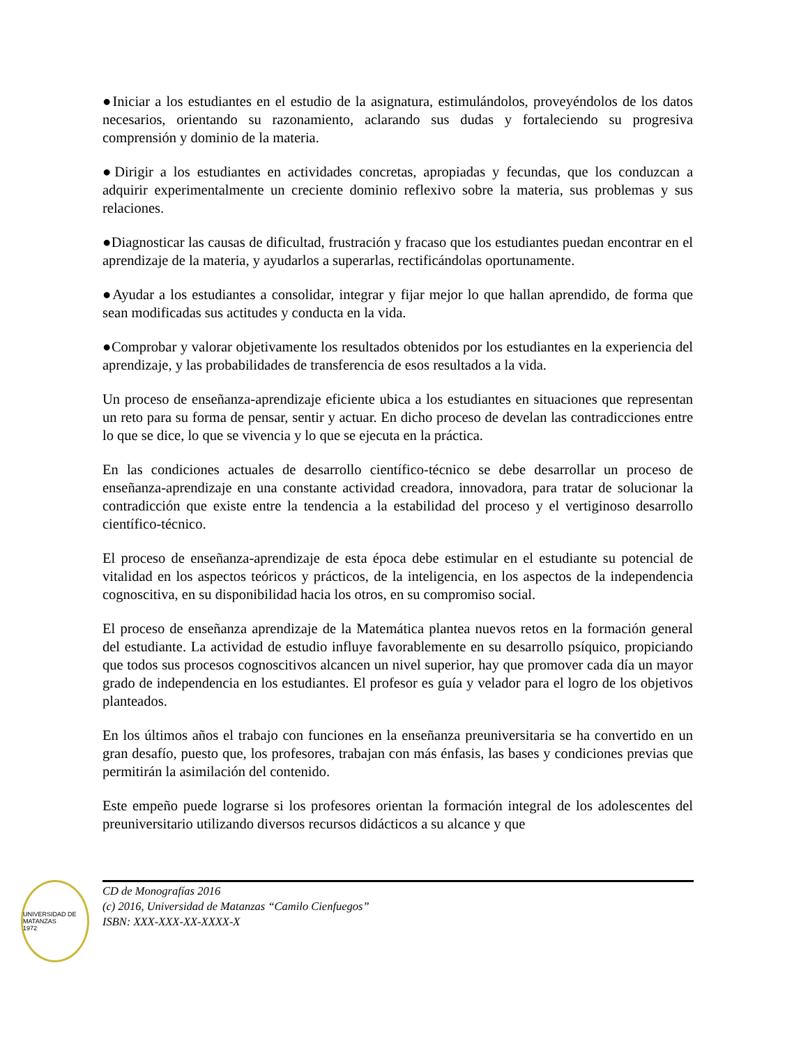●Iniciar a los estudiantes en el estudio de la asignatura, estimulándolos, proveyéndolos de los datos necesarios, orientando su razonamiento, aclarando sus dudas y fortaleciendo su progresiva comprensión y dominio de la materia.
●Dirigir a los estudiantes en actividades concretas, apropiadas y fecundas, que los conduzcan a adquirir experimentalmente un creciente dominio reflexivo sobre la materia, sus problemas y sus relaciones.
●Diagnosticar las causas de dificultad, frustración y fracaso que los estudiantes puedan encontrar en el aprendizaje de la materia, y ayudarlos a superarlas, rectificándolas oportunamente.
●Ayudar a los estudiantes a consolidar, integrar y fijar mejor lo que hallan aprendido, de forma que sean modificadas sus actitudes y conducta en la vida.
●Comprobar y valorar objetivamente los resultados obtenidos por los estudiantes en la experiencia del aprendizaje, y las probabilidades de transferencia de esos resultados a la vida.
Un proceso de enseñanza-aprendizaje eficiente ubica a los estudiantes en situaciones que representan un reto para su forma de pensar, sentir y actuar. En dicho proceso de develan las contradicciones entre lo que se dice, lo que se vivencia y lo que se ejecuta en la práctica.
En las condiciones actuales de desarrollo científico-técnico se debe desarrollar un proceso de enseñanza-aprendizaje en una constante actividad creadora, innovadora, para tratar de solucionar la contradicción que existe entre la tendencia a la estabilidad del proceso y el vertiginoso desarrollo científico-técnico.
El proceso de enseñanza-aprendizaje de esta época debe estimular en el estudiante su potencial de vitalidad en los aspectos teóricos y prácticos, de la inteligencia, en los aspectos de la independencia cognoscitiva, en su disponibilidad hacia los otros, en su compromiso social.
El proceso de enseñanza aprendizaje de la Matemática plantea nuevos retos en la formación general del estudiante. La actividad de estudio influye favorablemente en su desarrollo psíquico, propiciando que todos sus procesos cognoscitivos alcancen un nivel superior, hay que promover cada día un mayor grado de independencia en los estudiantes. El profesor es guía y velador para el logro de los objetivos planteados.
En los últimos años el trabajo con funciones en la enseñanza preuniversitaria se ha convertido en un gran desafío, puesto que, los profesores, trabajan con más énfasis, las bases y condiciones previas que permitirán la asimilación del contenido.
Este empeño puede lograrse si los profesores orientan la formación integral de los adolescentes del preuniversitario utilizando diversos recursos didácticos a su alcance y que
UNIVERSIDAD DE MATANZAS
1972
CD de Monografías 2016
(c) 2016, Universidad de Matanzas “Camilo Cienfuegos”
ISBN: XXX-XXX-XX-XXXX-X